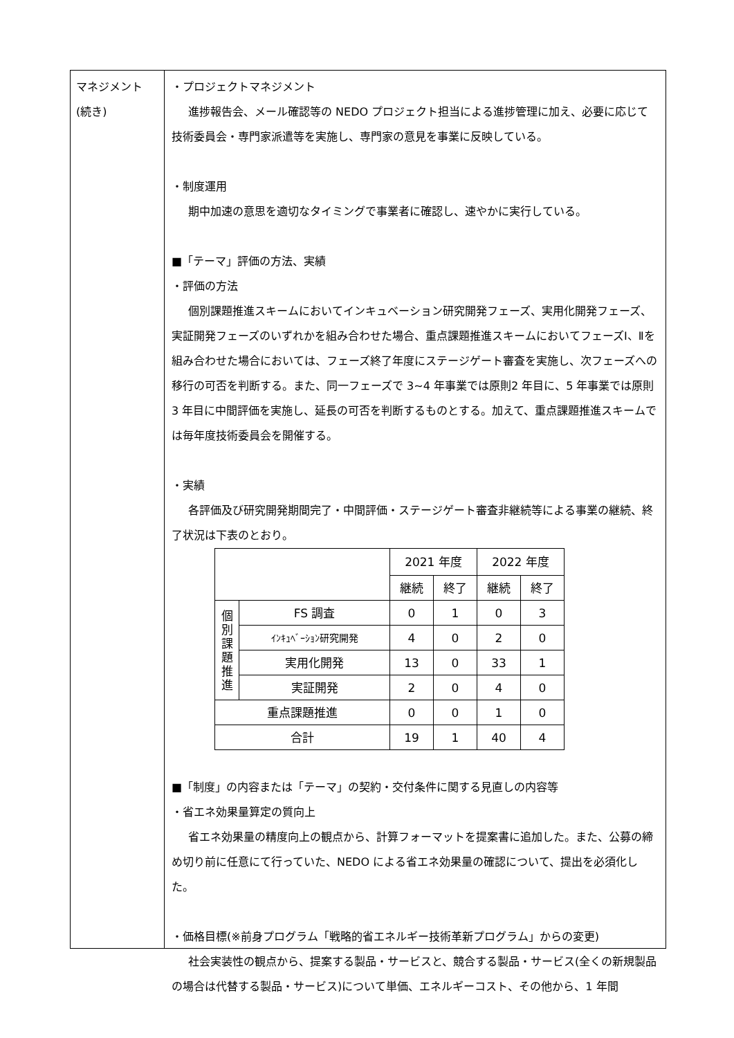マネジメント
(続き)
・プロジェクトマネジメント
進捗報告会、メール確認等の NEDO プロジェクト担当による進捗管理に加え、必要に応じて技術委員会・専門家派遣等を実施し、専門家の意見を事業に反映している。
・制度運用
期中加速の意思を適切なタイミングで事業者に確認し、速やかに実行している。
■「テーマ」評価の方法、実績
・評価の方法
個別課題推進スキームにおいてインキュベーション研究開発フェーズ、実用化開発フェーズ、実証開発フェーズのいずれかを組み合わせた場合、重点課題推進スキームにおいてフェーズⅠ、Ⅱを組み合わせた場合においては、フェーズ終了年度にステージゲート審査を実施し、次フェーズへの移行の可否を判断する。また、同一フェーズで 3~4 年事業では原則2 年目に、5 年事業では原則 3 年目に中間評価を実施し、延長の可否を判断するものとする。加えて、重点課題推進スキームでは毎年度技術委員会を開催する。
・実績
各評価及び研究開発期間完了・中間評価・ステージゲート審査非継続等による事業の継続、終了状況は下表のとおり。
| | | 2021 年度 | | 2022 年度 | |
| | | 継続 | 終了 | 継続 | 終了 |
| 個 別 課 題 推 進 | FS 調査 | 0 | 1 | 0 | 3 |
| | ｲﾝｷｭﾍﾞｰｼｮﾝ研究開発 | 4 | 0 | 2 | 0 |
| | 実用化開発 | 13 | 0 | 33 | 1 |
| | 実証開発 | 2 | 0 | 4 | 0 |
| 重点課題推進 | | 0 | 0 | 1 | 0 |
| 合計 | | 19 | 1 | 40 | 4 |
■「制度」の内容または「テーマ」の契約・交付条件に関する見直しの内容等
・省エネ効果量算定の質向上
省エネ効果量の精度向上の観点から、計算フォーマットを提案書に追加した。また、公募の締め切り前に任意にて行っていた、NEDO による省エネ効果量の確認について、提出を必須化した。
・価格目標(※前身プログラム「戦略的省エネルギー技術革新プログラム」からの変更)
社会実装性の観点から、提案する製品・サービスと、競合する製品・サービス(全くの新規製品の場合は代替する製品・サービス)について単価、エネルギーコスト、その他から、1 年間